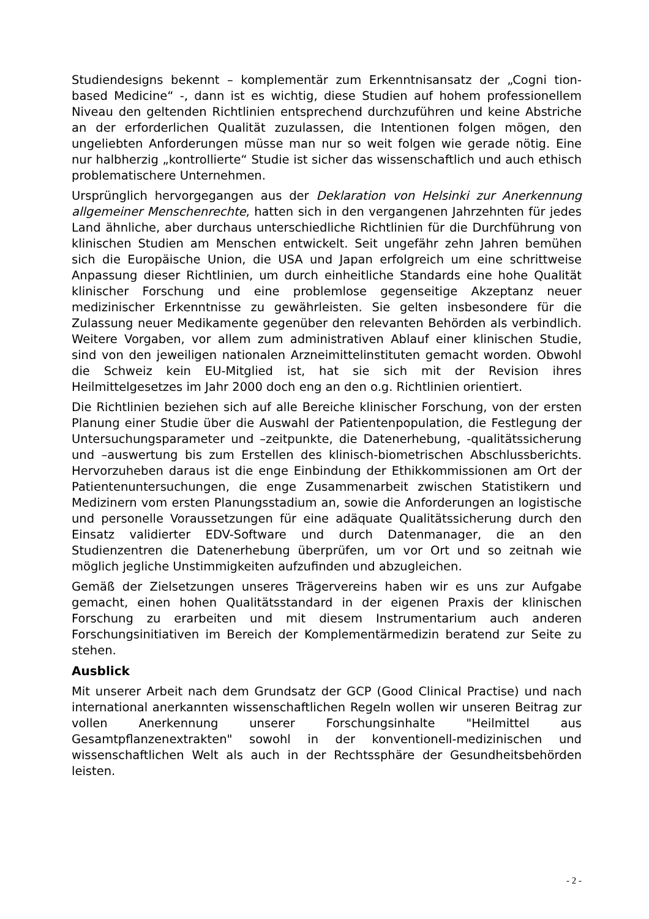Studiendesigns bekennt – komplementär zum Erkenntnisansatz der „Cogni tion-based Medicine“ -, dann ist es wichtig, diese Studien auf hohem professionellem Niveau den geltenden Richtlinien entsprechend durchzuführen und keine Abstriche an der erforderlichen Qualität zuzulassen, die Intentionen folgen mögen, den ungeliebten Anforderungen müsse man nur so weit folgen wie gerade nötig. Eine nur halbherzig „kontrollierte“ Studie ist sicher das wissenschaftlich und auch ethisch problematischere Unternehmen.
Ursprünglich hervorgegangen aus der Deklaration von Helsinki zur Anerkennung allgemeiner Menschenrechte, hatten sich in den vergangenen Jahrzehnten für jedes Land ähnliche, aber durchaus unterschiedliche Richtlinien für die Durchführung von klinischen Studien am Menschen entwickelt. Seit ungefähr zehn Jahren bemühen sich die Europäische Union, die USA und Japan erfolgreich um eine schrittweise Anpassung dieser Richtlinien, um durch einheitliche Standards eine hohe Qualität klinischer Forschung und eine problemlose gegenseitige Akzeptanz neuer medizinischer Erkenntnisse zu gewährleisten. Sie gelten insbesondere für die Zulassung neuer Medikamente gegenüber den relevanten Behörden als verbindlich. Weitere Vorgaben, vor allem zum administrativen Ablauf einer klinischen Studie, sind von den jeweiligen nationalen Arzneimittelinstituten gemacht worden. Obwohl die Schweiz kein EU-Mitglied ist, hat sie sich mit der Revision ihres Heilmittelgesetzes im Jahr 2000 doch eng an den o.g. Richtlinien orientiert.
Die Richtlinien beziehen sich auf alle Bereiche klinischer Forschung, von der ersten Planung einer Studie über die Auswahl der Patientenpopulation, die Festlegung der Untersuchungsparameter und –zeitpunkte, die Datenerhebung, -qualitätssicherung und –auswertung bis zum Erstellen des klinisch-biometrischen Abschlussberichts. Hervorzuheben daraus ist die enge Einbindung der Ethikkommissionen am Ort der Patientenuntersuchungen, die enge Zusammenarbeit zwischen Statistikern und Medizinern vom ersten Planungsstadium an, sowie die Anforderungen an logistische und personelle Voraussetzungen für eine adäquate Qualitätssicherung durch den Einsatz validierter EDV-Software und durch Datenmanager, die an den Studienzentren die Datenerhebung überprüfen, um vor Ort und so zeitnah wie möglich jegliche Unstimmigkeiten aufzufinden und abzugleichen.
Gemäß der Zielsetzungen unseres Trägervereins haben wir es uns zur Aufgabe gemacht, einen hohen Qualitätsstandard in der eigenen Praxis der klinischen Forschung zu erarbeiten und mit diesem Instrumentarium auch anderen Forschungsinitiativen im Bereich der Komplementärmedizin beratend zur Seite zu stehen.
Ausblick
Mit unserer Arbeit nach dem Grundsatz der GCP (Good Clinical Practise) und nach international anerkannten wissenschaftlichen Regeln wollen wir unseren Beitrag zur vollen Anerkennung unserer Forschungsinhalte "Heilmittel aus Gesamtpflanzenextrakten" sowohl in der konventionell-medizinischen und wissenschaftlichen Welt als auch in der Rechtssphäre der Gesundheitsbehörden leisten.
- 2 -